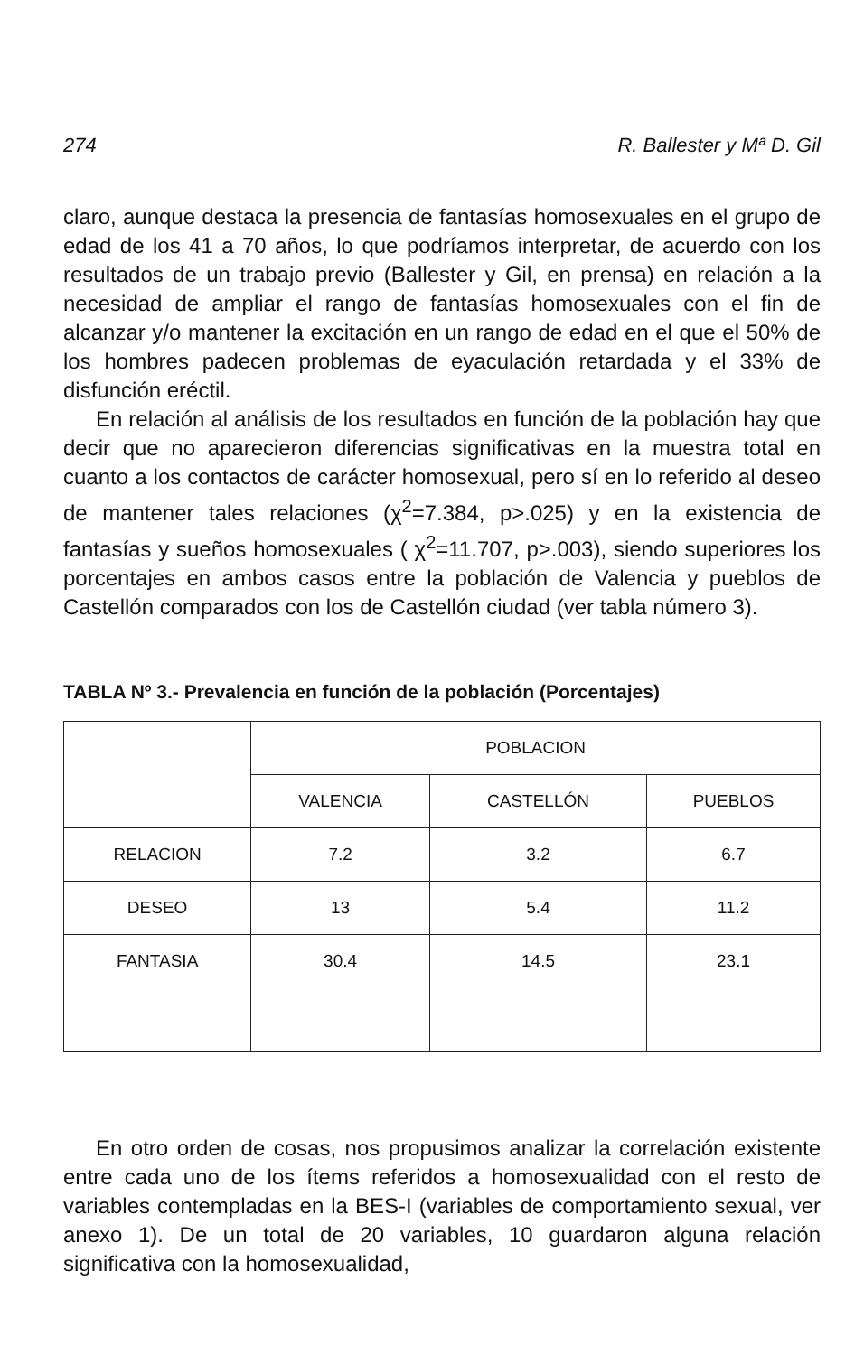274 R. Ballester y Mª D. Gil
claro, aunque destaca la presencia de fantasías homosexuales en el grupo de edad de los 41 a 70 años, lo que podríamos interpretar, de acuerdo con los resultados de un trabajo previo (Ballester y Gil, en prensa) en relación a la necesidad de ampliar el rango de fantasías homosexuales con el fin de alcanzar y/o mantener la excitación en un rango de edad en el que el 50% de los hombres padecen problemas de eyaculación retardada y el 33% de disfunción eréctil.
En relación al análisis de los resultados en función de la población hay que decir que no aparecieron diferencias significativas en la muestra total en cuanto a los contactos de carácter homosexual, pero sí en lo referido al deseo de mantener tales relaciones (χ<sup>2</sup>=7.384, p>.025) y en la existencia de fantasías y sueños homosexuales ( χ<sup>2</sup>=11.707, p>.003), siendo superiores los porcentajes en ambos casos entre la población de Valencia y pueblos de Castellón comparados con los de Castellón ciudad (ver tabla número 3).
TABLA Nº 3.- Prevalencia en función de la población (Porcentajes)
| | POBLACION | | |
| --- | --- | --- | --- |
| | VALENCIA | CASTELLÓN | PUEBLOS |
| RELACION | 7.2 | 3.2 | 6.7 |
| DESEO | 13 | 5.4 | 11.2 |
| FANTASIA | 30.4 | 14.5 | 23.1 |
En otro orden de cosas, nos propusimos analizar la correlación existente entre cada uno de los ítems referidos a homosexualidad con el resto de variables contempladas en la BES-I (variables de comportamiento sexual, ver anexo 1). De un total de 20 variables, 10 guardaron alguna relación significativa con la homosexualidad,